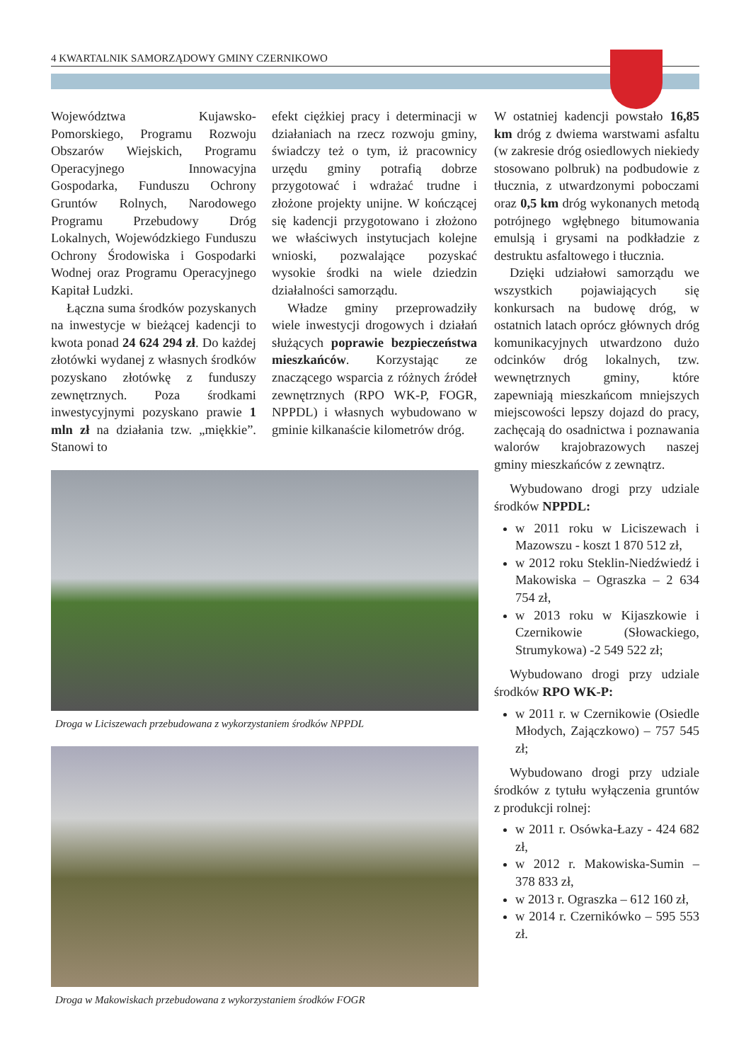4 KWARTALNIK SAMORZĄDOWY GMINY CZERNIKOWO
Województwa Kujawsko-Pomorskiego, Programu Rozwoju Obszarów Wiejskich, Programu Operacyjnego Innowacyjna Gospodarka, Funduszu Ochrony Gruntów Rolnych, Narodowego Programu Przebudowy Dróg Lokalnych, Wojewódzkiego Funduszu Ochrony Środowiska i Gospodarki Wodnej oraz Programu Operacyjnego Kapitał Ludzki.
Łączna suma środków pozyskanych na inwestycje w bieżącej kadencji to kwota ponad 24 624 294 zł. Do każdej złotówki wydanej z własnych środków pozyskano złotówkę z funduszy zewnętrznych. Poza środkami inwestycyjnymi pozyskano prawie 1 mln zł na działania tzw. „miękkie”. Stanowi to
efekt ciężkiej pracy i determinacji w działaniach na rzecz rozwoju gminy, świadczy też o tym, iż pracownicy urzędu gminy potrafią dobrze przygotować i wdrażać trudne i złożone projekty unijne. W kończącej się kadencji przygotowano i złożono we właściwych instytucjach kolejne wnioski, pozwalające pozyskać wysokie środki na wiele dziedzin działalności samorządu.
Władze gminy przeprowadziły wiele inwestycji drogowych i działań służących poprawie bezpieczeństwa mieszkańców. Korzystając ze znaczącego wsparcia z różnych źródeł zewnętrznych (RPO WK-P, FOGR, NPPDL) i własnych wybudowano w gminie kilkanaście kilometrów dróg.
Droga w Liciszewach przebudowana z wykorzystaniem środków NPPDL
Droga w Makowiskach przebudowana z wykorzystaniem środków FOGR
W ostatniej kadencji powstało 16,85 km dróg z dwiema warstwami asfaltu (w zakresie dróg osiedlowych niekiedy stosowano polbruk) na podbudowie z tłucznia, z utwardzonymi poboczami oraz 0,5 km dróg wykonanych metodą potrójnego wgłębnego bitumowania emulsją i grysami na podkładzie z destruktu asfaltowego i tłucznia.
Dzięki udziałowi samorządu we wszystkich pojawiających się konkursach na budowę dróg, w ostatnich latach oprócz głównych dróg komunikacyjnych utwardzono dużo odcinków dróg lokalnych, tzw. wewnętrznych gminy, które zapewniają mieszkańcom mniejszych miejscowości lepszy dojazd do pracy, zachęcają do osadnictwa i poznawania walorów krajobrazowych naszej gminy mieszkańców z zewnątrz.
Wybudowano drogi przy udziale środków NPPDL:
w 2011 roku w Liciszewach i Mazowszu - koszt 1 870 512 zł,
w 2012 roku Steklin-Niedźwiedź i Makowiska – Ograszka – 2 634 754 zł,
w 2013 roku w Kijaszkowie i Czernikowie (Słowackiego, Strumykowa) -2 549 522 zł;
Wybudowano drogi przy udziale środków RPO WK-P:
w 2011 r. w Czernikowie (Osiedle Młodych, Zajączkowo) – 757 545 zł;
Wybudowano drogi przy udziale środków z tytułu wyłączenia gruntów z produkcji rolnej:
w 2011 r. Osówka-Łazy - 424 682 zł,
w 2012 r. Makowiska-Sumin – 378 833 zł,
w 2013 r. Ograszka – 612 160 zł,
w 2014 r. Czerników­ko – 595 553 zł.